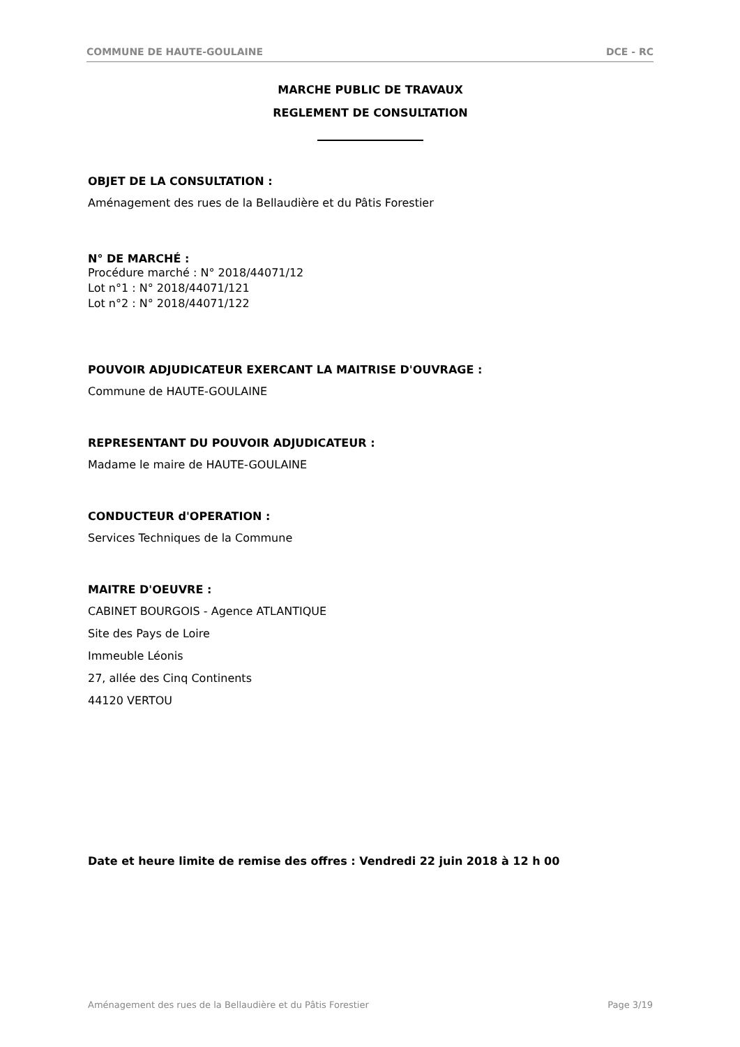COMMUNE DE HAUTE-GOULAINE DCE - RC
MARCHE PUBLIC DE TRAVAUX
REGLEMENT DE CONSULTATION
OBJET DE LA CONSULTATION :
Aménagement des rues de la Bellaudière et du Pâtis Forestier
N° DE MARCHÉ :
Procédure marché : N° 2018/44071/12
Lot n°1 : N° 2018/44071/121
Lot n°2 : N° 2018/44071/122
POUVOIR ADJUDICATEUR EXERCANT LA MAITRISE D'OUVRAGE :
Commune de HAUTE-GOULAINE
REPRESENTANT DU POUVOIR ADJUDICATEUR :
Madame le maire de HAUTE-GOULAINE
CONDUCTEUR d'OPERATION :
Services Techniques de la Commune
MAITRE D'OEUVRE :
CABINET BOURGOIS - Agence ATLANTIQUE
Site des Pays de Loire
Immeuble Léonis
27, allée des Cinq Continents
44120 VERTOU
Date et heure limite de remise des offres : Vendredi 22 juin 2018 à 12 h 00
Aménagement des rues de la Bellaudière et du Pâtis Forestier Page 3/19